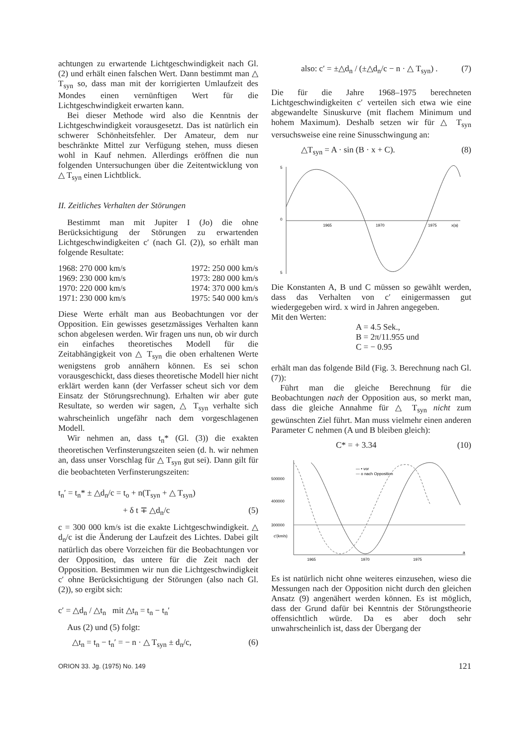achtungen zu erwartende Lichtgeschwindigkeit nach Gl. (2) und erhält einen falschen Wert. Dann bestimmt man △ T<sub>syn</sub> so, dass man mit der korrigierten Umlaufzeit des Mondes einen vernünftigen Wert für die Lichtgeschwindigkeit erwarten kann.
Bei dieser Methode wird also die Kenntnis der Lichtgeschwindigkeit vorausgesetzt. Das ist natürlich ein schwerer Schönheitsfehler. Der Amateur, dem nur beschränkte Mittel zur Verfügung stehen, muss diesen wohl in Kauf nehmen. Allerdings eröffnen die nun folgenden Untersuchungen über die Zeitentwicklung von △ T<sub>syn</sub> einen Lichtblick.
II. Zeitliches Verhalten der Störungen
Bestimmt man mit Jupiter I (Jo) die ohne Berücksichtigung der Störungen zu erwartenden Lichtgeschwindigkeiten c′ (nach Gl. (2)), so erhält man folgende Resultate:
| 1968: 270 000 km/s | 1972: 250 000 km/s |
| 1969: 230 000 km/s | 1973: 280 000 km/s |
| 1970: 220 000 km/s | 1974: 370 000 km/s |
| 1971: 230 000 km/s | 1975: 540 000 km/s |
Diese Werte erhält man aus Beobachtungen vor der Opposition. Ein gewisses gesetzmässiges Verhalten kann schon abgelesen werden. Wir fragen uns nun, ob wir durch ein einfaches theoretisches Modell für die Zeitabhängigkeit von △ T<sub>syn</sub> die oben erhaltenen Werte wenigstens grob annähern können. Es sei schon vorausgeschickt, dass dieses theoretische Modell hier nicht erklärt werden kann (der Verfasser scheut sich vor dem Einsatz der Störungsrechnung). Erhalten wir aber gute Resultate, so werden wir sagen, △ T<sub>syn</sub> verhalte sich wahrscheinlich ungefähr nach dem vorgeschlagenen Modell.
Wir nehmen an, dass t<sub>n</sub>* (Gl. (3)) die exakten theoretischen Verfinsterungszeiten seien (d. h. wir nehmen an, dass unser Vorschlag für △ T<sub>syn</sub> gut sei). Dann gilt für die beobachteten Verfinsterungszeiten:
t<sub>n</sub>′ = t<sub>n</sub>* ± △d<sub>n</sub>/c = t<sub>o</sub> + n(T<sub>syn</sub> + △ T<sub>syn</sub>)
+ δ t ∓ △d<sub>n</sub>/c (5)
c = 300 000 km/s ist die exakte Lichtgeschwindigkeit. △ d<sub>n</sub>/c ist die Änderung der Laufzeit des Lichtes. Dabei gilt natürlich das obere Vorzeichen für die Beobachtungen vor der Opposition, das untere für die Zeit nach der Opposition. Bestimmen wir nun die Lichtgeschwindigkeit c′ ohne Berücksichtigung der Störungen (also nach Gl. (2)), so ergibt sich:
c′ = △d<sub>n</sub> / △t<sub>n</sub> mit △t<sub>n</sub> = t<sub>n</sub> − t<sub>n</sub>′
Aus (2) und (5) folgt:
△t<sub>n</sub> = t<sub>n</sub> − t<sub>n</sub>′ = − n · △ T<sub>syn</sub> ± d<sub>n</sub>/c, (6)
also: c′ = ±△d<sub>n</sub> / (±△d<sub>n</sub>/c − n · △ T<sub>syn</sub>) . (7)
Die für die Jahre 1968–1975 berechneten Lichtgeschwindigkeiten c′ verteilen sich etwa wie eine abgewandelte Sinuskurve (mit flachem Minimum und hohem Maximum). Deshalb setzen wir für △ T<sub>syn</sub> versuchsweise eine reine Sinusschwingung an:
△T<sub>syn</sub> = A · sin (B · x + C). (8)
5
0
5
1965
1970
1975
x(a)
Die Konstanten A, B und C müssen so gewählt werden, dass das Verhalten von c′ einigermassen gut wiedergegeben wird. x wird in Jahren angegeben.
Mit den Werten:
A = 4.5 Sek.,
B = 2π/11.955 und
C = − 0.95
erhält man das folgende Bild (Fig. 3. Berechnung nach Gl. (7)):
Führt man die gleiche Berechnung für die Beobachtungen nach der Opposition aus, so merkt man, dass die gleiche Annahme für △ T<sub>syn</sub> nicht zum gewünschten Ziel führt. Man muss vielmehr einen anderen Parameter C nehmen (A und B bleiben gleich):
C* = + 3.34 (10)
500000
400000
300000
c′(km/s)
1965
1970
1975
a
— • vor
--- o nach Opposition
Es ist natürlich nicht ohne weiteres einzusehen, wieso die Messungen nach der Opposition nicht durch den gleichen Ansatz (9) angenähert werden können. Es ist möglich, dass der Grund dafür bei Kenntnis der Störungstheorie offensichtlich würde. Da es aber doch sehr unwahrscheinlich ist, dass der Übergang der
ORION 33. Jg. (1975) No. 149 121